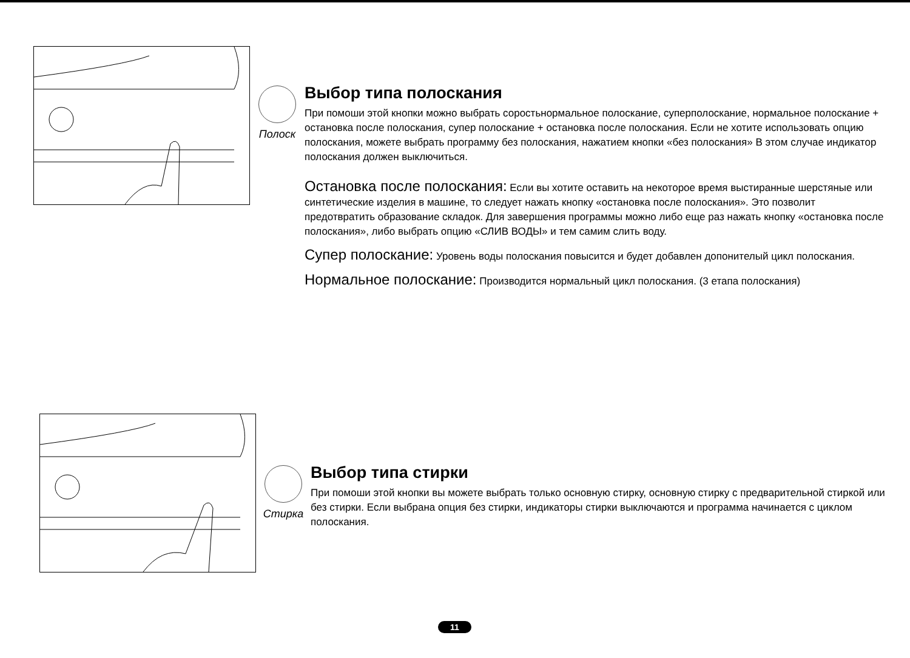Полоск
Выбор типа полоскания
При помоши этой кнопки можно выбрать соростьнормальное полоскание, суперполоскание, нормальное полоскание + остановка после полоскания, супер полоскание + остановка после полоскания. Если не хотите использовать опцию полоскания, можете выбрать программу без полоскания, нажатием кнопки «без полоскания» В этом случае индикатор полоскания должен выключиться.
Остановка после полоскания: Если вы хотите оставить на некоторое время выстиранные шерстяные или синтетические изделия в машине, то следует нажать кнопку «остановка после полоскания». Это позволит предотвратить образование складок. Для завершения программы можно либо еще раз нажать кнопку «остановка после полоскания», либо выбрать опцию «СЛИВ ВОДЫ» и тем самим слить воду.
Супер полоскание: Уровень воды полоскания повысится и будет добавлен допонителый цикл полоскания.
Нормальное полоскание: Производится нормальный цикл полоскания. (3 етапа полоскания)
Стирка
Выбор типа стирки
При помоши этой кнопки вы можете выбрать только основную стирку, основную стирку с предварительной стиркой или без стирки. Если выбрана опция без стирки, индикаторы стирки выключаются и программа начинается с циклом полоскания.
11